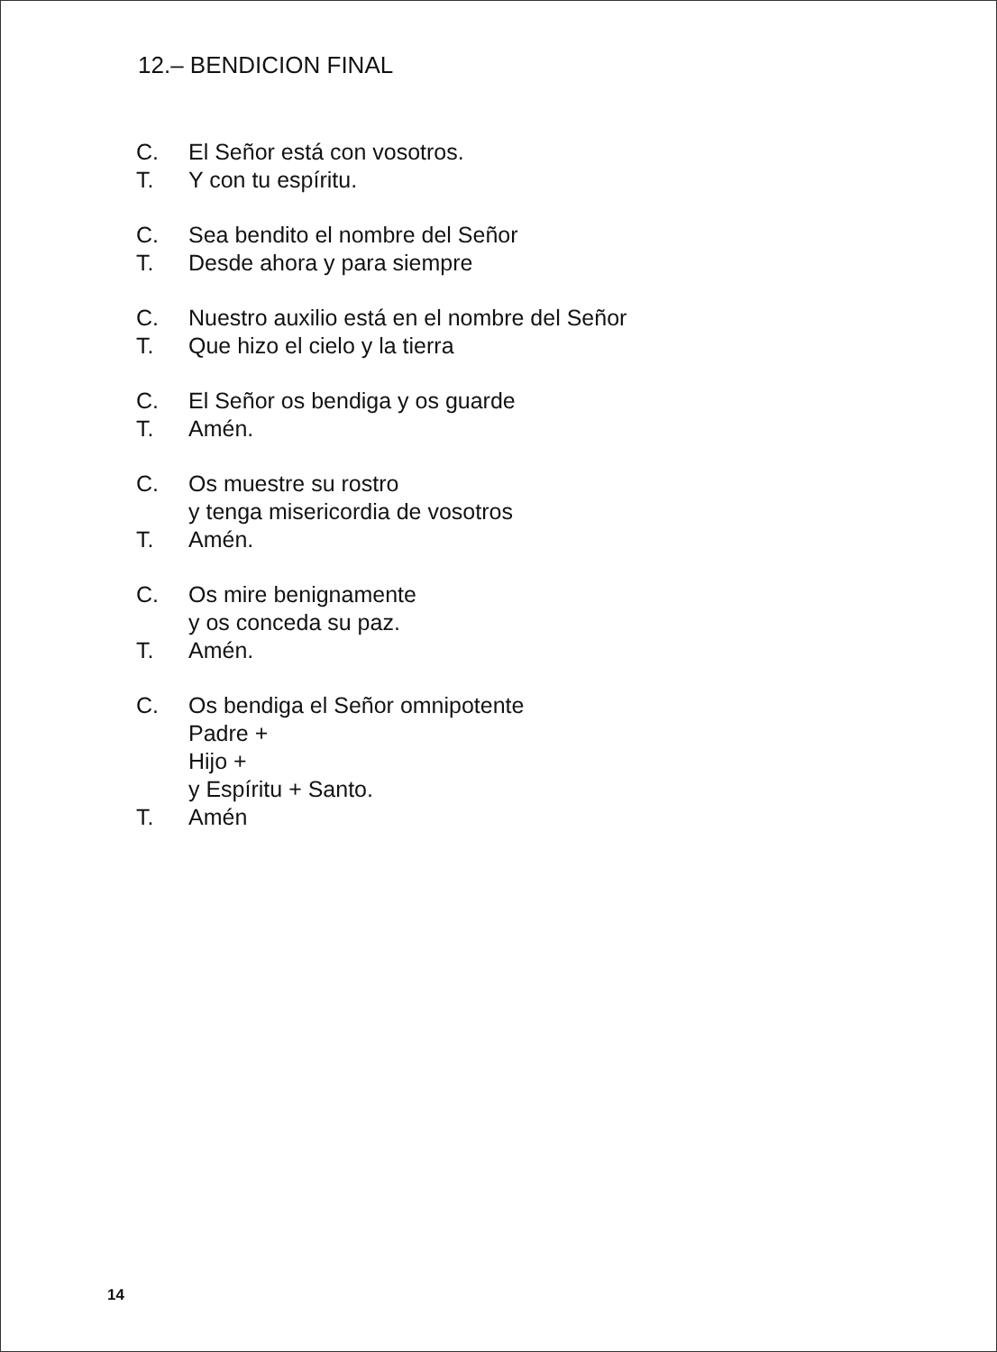12.– BENDICION FINAL
C. El Señor está con vosotros.
T. Y con tu espíritu.
C. Sea bendito el nombre del Señor
T. Desde ahora y para siempre
C. Nuestro auxilio está en el nombre del Señor
T. Que hizo el cielo y la tierra
C. El Señor os bendiga y os guarde
T. Amén.
C. Os muestre su rostro
y tenga misericordia de vosotros
T. Amén.
C. Os mire benignamente
y os conceda su paz.
T. Amén.
C. Os bendiga el Señor omnipotente
Padre +
Hijo +
y Espíritu + Santo.
T. Amén
14